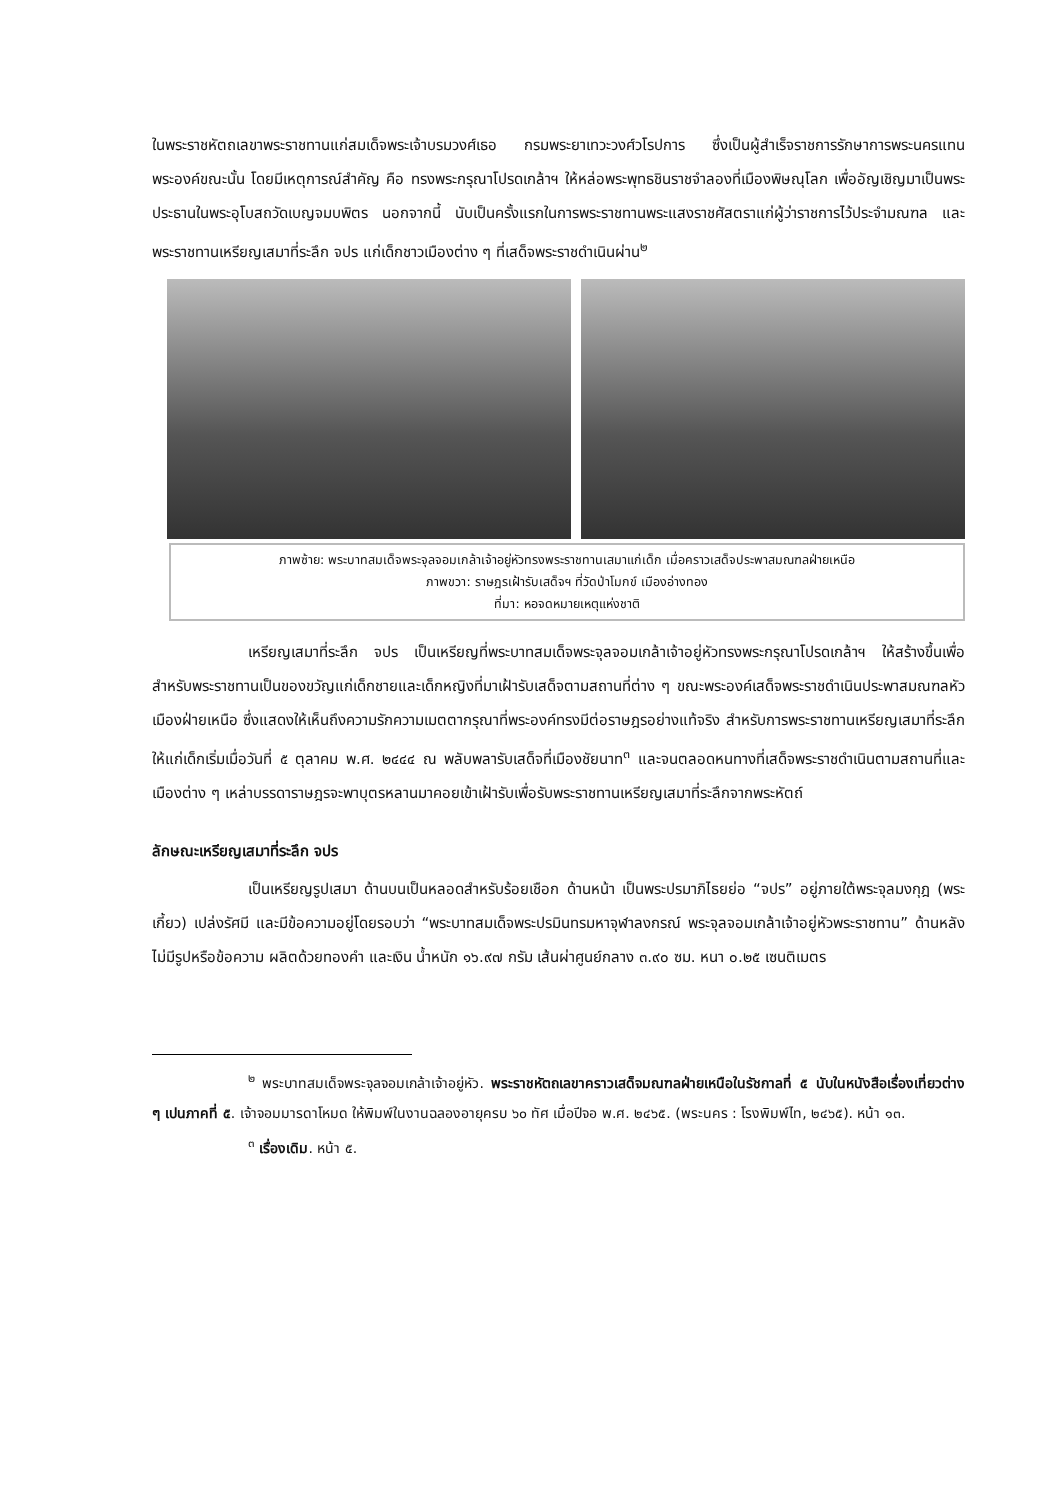ในพระราชหัตถเลขาพระราชทานแก่สมเด็จพระเจ้าบรมวงศ์เธอ กรมพระยาเทวะวงศ์วโรปการ ซึ่งเป็นผู้สำเร็จราชการรักษาการพระนครแทนพระองค์ขณะนั้น โดยมีเหตุการณ์สำคัญ คือ ทรงพระกรุณาโปรดเกล้าฯ ให้หล่อพระพุทธชินราชจำลองที่เมืองพิษณุโลก เพื่ออัญเชิญมาเป็นพระประธานในพระอุโบสถวัดเบญจมบพิตร นอกจากนี้ นับเป็นครั้งแรกในการพระราชทานพระแสงราชศัสตราแก่ผู้ว่าราชการไว้ประจำมณฑล และพระราชทานเหรียญเสมาที่ระลึก จปร แก่เด็กชาวเมืองต่าง ๆ ที่เสด็จพระราชดำเนินผ่าน<sup>๒</sup>
ภาพซ้าย: พระบาทสมเด็จพระจุลจอมเกล้าเจ้าอยู่หัวทรงพระราชทานเสมาแก่เด็ก เมื่อคราวเสด็จประพาสมณฑลฝ่ายเหนือ
ภาพขวา: ราษฎรเฝ้ารับเสด็จฯ ที่วัดป่าโมกข์ เมืองอ่างทอง
ที่มา: หอจดหมายเหตุแห่งชาติ
เหรียญเสมาที่ระลึก จปร เป็นเหรียญที่พระบาทสมเด็จพระจุลจอมเกล้าเจ้าอยู่หัวทรงพระกรุณาโปรดเกล้าฯ ให้สร้างขึ้นเพื่อสำหรับพระราชทานเป็นของขวัญแก่เด็กชายและเด็กหญิงที่มาเฝ้ารับเสด็จตามสถานที่ต่าง ๆ ขณะพระองค์เสด็จพระราชดำเนินประพาสมณฑลหัวเมืองฝ่ายเหนือ ซึ่งแสดงให้เห็นถึงความรักความเมตตากรุณาที่พระองค์ทรงมีต่อราษฎรอย่างแท้จริง สำหรับการพระราชทานเหรียญเสมาที่ระลึกให้แก่เด็กเริ่มเมื่อวันที่ ๕ ตุลาคม พ.ศ. ๒๔๔๔ ณ พลับพลารับเสด็จที่เมืองชัยนาท<sup>๓</sup> และจนตลอดหนทางที่เสด็จพระราชดำเนินตามสถานที่และเมืองต่าง ๆ เหล่าบรรดาราษฎรจะพาบุตรหลานมาคอยเข้าเฝ้ารับเพื่อรับพระราชทานเหรียญเสมาที่ระลึกจากพระหัตถ์
ลักษณะเหรียญเสมาที่ระลึก จปร
เป็นเหรียญรูปเสมา ด้านบนเป็นหลอดสำหรับร้อยเชือก ด้านหน้า เป็นพระปรมาภิไธยย่อ “จปร” อยู่ภายใต้พระจุลมงกุฎ (พระเกี้ยว) เปล่งรัศมี และมีข้อความอยู่โดยรอบว่า “พระบาทสมเด็จพระปรมินทรมหาจุฬาลงกรณ์ พระจุลจอมเกล้าเจ้าอยู่หัวพระราชทาน” ด้านหลังไม่มีรูปหรือข้อความ ผลิตด้วยทองคำ และเงิน น้ำหนัก ๑๖.๙๗ กรัม เส้นผ่าศูนย์กลาง ๓.๙๐ ซม. หนา ๐.๒๕ เซนติเมตร
<sup>๒</sup> พระบาทสมเด็จพระจุลจอมเกล้าเจ้าอยู่หัว. พระราชหัตถเลขาคราวเสด็จมณฑลฝ่ายเหนือในรัชกาลที่ ๕ นับในหนังสือเรื่องเที่ยวต่าง ๆ เปนภาคที่ ๕. เจ้าจอมมารดาโหมด ให้พิมพ์ในงานฉลองอายุครบ ๖๐ ทัศ เมื่อปีจอ พ.ศ. ๒๔๖๕. (พระนคร : โรงพิมพ์ไท, ๒๔๖๕). หน้า ๑๓.
<sup>๓</sup> เรื่องเดิม. หน้า ๕.